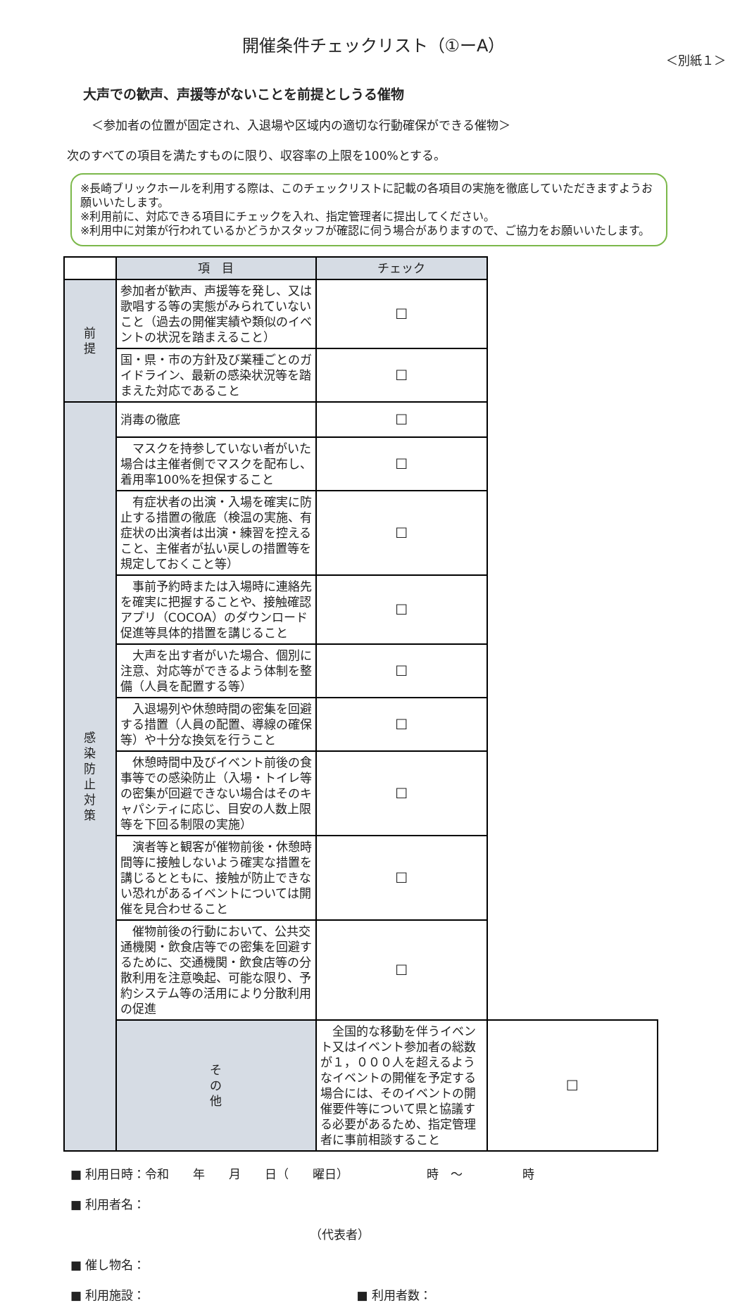開催条件チェックリスト（①ーA）
＜別紙１＞
大声での歓声、声援等がないことを前提としうる催物
＜参加者の位置が固定され、入退場や区域内の適切な行動確保ができる催物＞
次のすべての項目を満たすものに限り、収容率の上限を100%とする。
※長崎ブリックホールを利用する際は、このチェックリストに記載の各項目の実施を徹底していただきますようお願いいたします。
※利用前に、対応できる項目にチェックを入れ、指定管理者に提出してください。
※利用中に対策が行われているかどうかスタッフが確認に伺う場合がありますので、ご協力をお願いいたします。
| | 項 目 | チェック | |
| 前 提 | 参加者が歓声、声援等を発し、又は歌唱する等の実態がみられていないこと（過去の開催実績や類似のイベントの状況を踏まえること） | ☐ | |
| | 国・県・市の方針及び業種ごとのガイドライン、最新の感染状況等を踏まえた対応であること | ☐ | |
| 感 染 防 止 対 策 | 消毒の徹底 | ☐ | |
| | マスクを持参していない者がいた場合は主催者側でマスクを配布し、着用率100%を担保すること | ☐ | |
| | 有症状者の出演・入場を確実に防止する措置の徹底（検温の実施、有症状の出演者は出演・練習を控えること、主催者が払い戻しの措置等を規定しておくこと等） | ☐ | |
| | 事前予約時または入場時に連絡先を確実に把握することや、接触確認アプリ（COCOA）のダウンロード促進等具体的措置を講じること | ☐ | |
| | 大声を出す者がいた場合、個別に注意、対応等ができるよう体制を整備（人員を配置する等） | ☐ | |
| | 入退場列や休憩時間の密集を回避する措置（人員の配置、導線の確保等）や十分な換気を行うこと | ☐ | |
| | 休憩時間中及びイベント前後の食事等での感染防止（入場・トイレ等の密集が回避できない場合はそのキャパシティに応じ、目安の人数上限等を下回る制限の実施） | ☐ | |
| | 演者等と観客が催物前後・休憩時間等に接触しないよう確実な措置を講じるとともに、接触が防止できない恐れがあるイベントについては開催を見合わせること | ☐ | |
| | 催物前後の行動において、公共交通機関・飲食店等での密集を回避するために、交通機関・飲食店等の分散利用を注意喚起、可能な限り、予約システム等の活用により分散利用の促進 | ☐ | |
| | そ の 他 | 全国的な移動を伴うイベント又はイベント参加者の総数が１，０００人を超えるようなイベントの開催を予定する場合には、そのイベントの開催要件等について県と協議する必要があるため、指定管理者に事前相談すること | ☐ |
■ 利用日時：令和　　年　　月　　日（　　曜日）　　　　　　　時　～　　　　　時
■ 利用者名：
（代表者）
■ 催し物名：
■ 利用施設： ■ 利用者数：